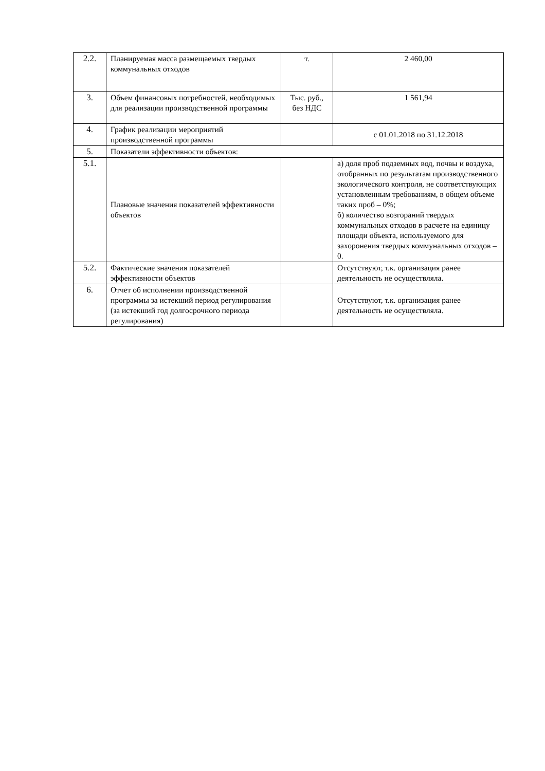| 2.2. | Планируемая масса размещаемых твердых коммунальных отходов | т. | 2 460,00 |
| 3. | Объем финансовых потребностей, необходимых для реализации производственной программы | Тыс. руб., без НДС | 1 561,94 |
| 4. | График реализации мероприятий производственной программы | | с 01.01.2018 по 31.12.2018 |
| 5. | Показатели эффективности объектов: | | |
| 5.1. | Плановые значения показателей эффективности объектов | | а) доля проб подземных вод, почвы и воздуха, отобранных по результатам производственного экологического контроля, не соответствующих установленным требованиям, в общем объеме таких проб – 0%; б) количество возгораний твердых коммунальных отходов в расчете на единицу площади объекта, используемого для захоронения твердых коммунальных отходов – 0. |
| 5.2. | Фактические значения показателей эффективности объектов | | Отсутствуют, т.к. организация ранее деятельность не осуществляла. |
| 6. | Отчет об исполнении производственной программы за истекший период регулирования (за истекший год долгосрочного периода регулирования) | | Отсутствуют, т.к. организация ранее деятельность не осуществляла. |